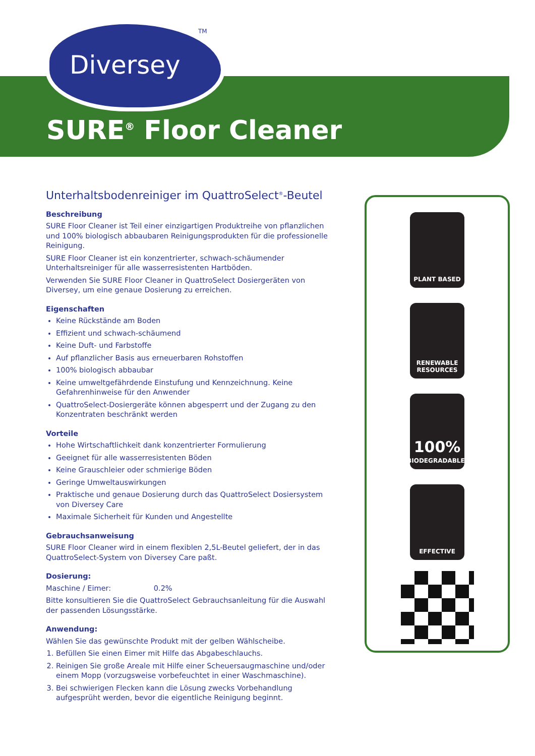TM
Diversey
SURE<sup>®</sup> Floor Cleaner
Unterhaltsbodenreiniger im QuattroSelect<sup>®</sup>-Beutel
Beschreibung
SURE Floor Cleaner ist Teil einer einzigartigen Produktreihe von pflanzlichen und 100% biologisch abbaubaren Reinigungsprodukten für die professionelle Reinigung.
SURE Floor Cleaner ist ein konzentrierter, schwach-schäumender Unterhaltsreiniger für alle wasserresistenten Hartböden.
Verwenden Sie SURE Floor Cleaner in QuattroSelect Dosiergeräten von Diversey, um eine genaue Dosierung zu erreichen.
Eigenschaften
Keine Rückstände am Boden
Effizient und schwach-schäumend
Keine Duft- und Farbstoffe
Auf pflanzlicher Basis aus erneuerbaren Rohstoffen
100% biologisch abbaubar
Keine umweltgefährdende Einstufung und Kennzeichnung. Keine Gefahrenhinweise für den Anwender
QuattroSelect-Dosiergeräte können abgesperrt und der Zugang zu den Konzentraten beschränkt werden
Vorteile
Hohe Wirtschaftlichkeit dank konzentrierter Formulierung
Geeignet für alle wasserresistenten Böden
Keine Grauschleier oder schmierige Böden
Geringe Umweltauswirkungen
Praktische und genaue Dosierung durch das QuattroSelect Dosiersystem von Diversey Care
Maximale Sicherheit für Kunden und Angestellte
Gebrauchsanweisung
SURE Floor Cleaner wird in einem flexiblen 2,5L-Beutel geliefert, der in das QuattroSelect-System von Diversey Care paßt.
Dosierung:
Maschine / Eimer: 0.2%
Bitte konsultieren Sie die QuattroSelect Gebrauchsanleitung für die Auswahl der passenden Lösungsstärke.
Anwendung:
Wählen Sie das gewünschte Produkt mit der gelben Wählscheibe.
1. Befüllen Sie einen Eimer mit Hilfe das Abgabeschlauchs.
2. Reinigen Sie große Areale mit Hilfe einer Scheuersaugmaschine und/oder einem Mopp (vorzugsweise vorbefeuchtet in einer Waschmaschine).
3. Bei schwierigen Flecken kann die Lösung zwecks Vorbehandlung aufgesprüht werden, bevor die eigentliche Reinigung beginnt.
PLANT BASED
RENEWABLE
RESOURCES
100%
BIODEGRADABLE<sup>*</sup>
EFFECTIVE